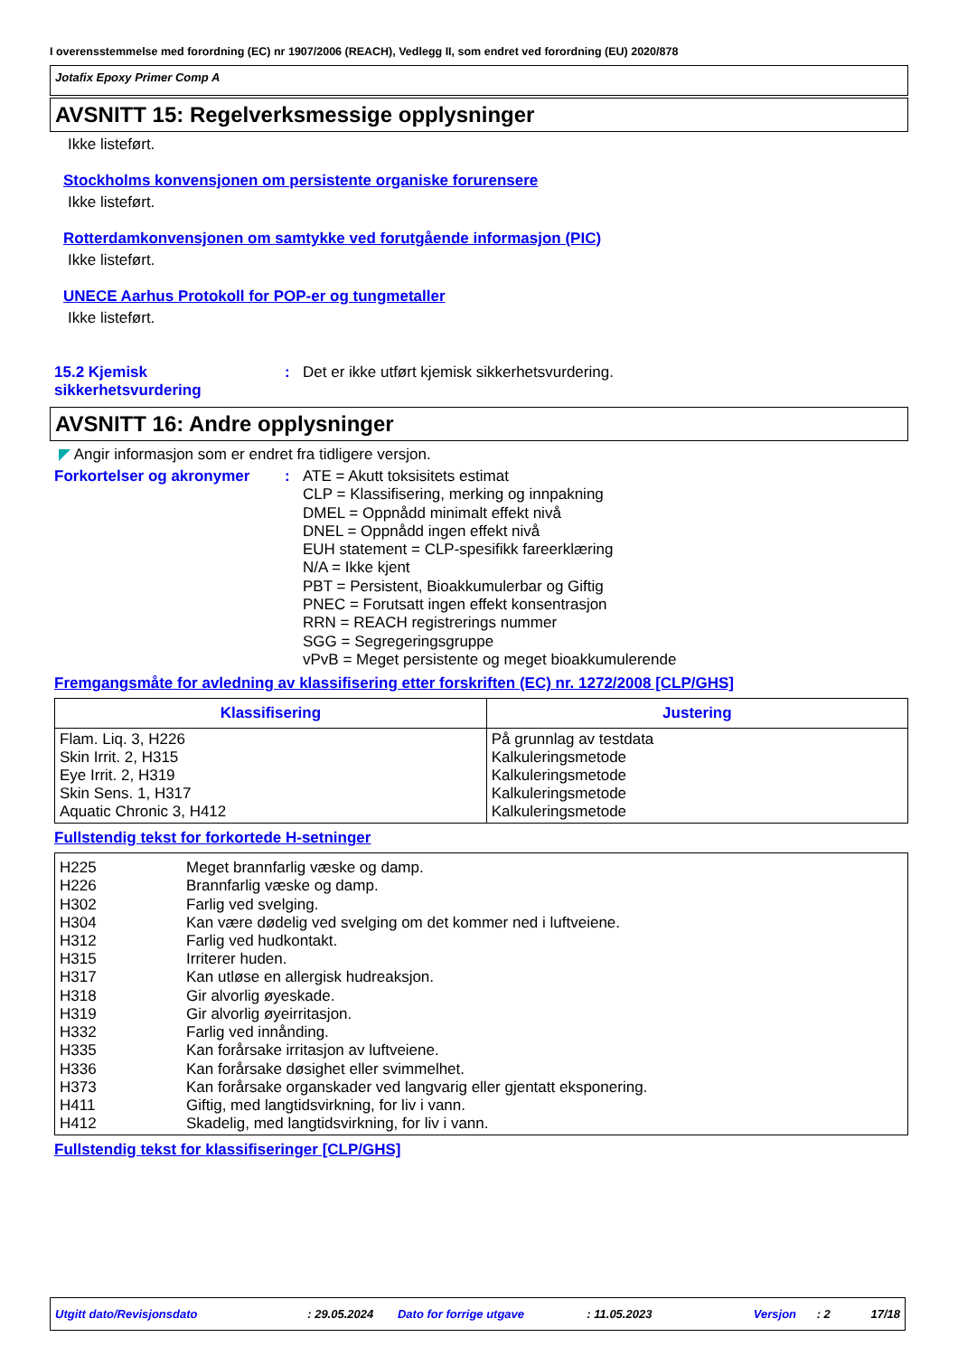I overensstemmelse med forordning (EC) nr 1907/2006 (REACH), Vedlegg II, som endret ved forordning (EU) 2020/878
Jotafix Epoxy Primer Comp A
AVSNITT 15: Regelverksmessige opplysninger
Ikke listeført.
Stockholms konvensjonen om persistente organiske forurensere
Ikke listeført.
Rotterdamkonvensjonen om samtykke ved forutgående informasjon (PIC)
Ikke listeført.
UNECE Aarhus Protokoll for POP-er og tungmetaller
Ikke listeført.
15.2 Kjemisk sikkerhetsvurdering
: Det er ikke utført kjemisk sikkerhetsvurdering.
AVSNITT 16: Andre opplysninger
◤ Angir informasjon som er endret fra tidligere versjon.
Forkortelser og akronymer : ATE = Akutt toksisitets estimat
CLP = Klassifisering, merking og innpakning
DMEL = Oppnådd minimalt effekt nivå
DNEL = Oppnådd ingen effekt nivå
EUH statement = CLP-spesifikk fareerklæring
N/A = Ikke kjent
PBT = Persistent, Bioakkumulerbar og Giftig
PNEC = Forutsatt ingen effekt konsentrasjon
RRN = REACH registrerings nummer
SGG = Segregeringsgruppe
vPvB = Meget persistente og meget bioakkumulerende
Fremgangsmåte for avledning av klassifisering etter forskriften (EC) nr. 1272/2008 [CLP/GHS]
| Klassifisering | Justering |
| --- | --- |
| Flam. Liq. 3, H226 Skin Irrit. 2, H315 Eye Irrit. 2, H319 Skin Sens. 1, H317 Aquatic Chronic 3, H412 | På grunnlag av testdata Kalkuleringsmetode Kalkuleringsmetode Kalkuleringsmetode Kalkuleringsmetode |
Fullstendig tekst for forkortede H-setninger
| H225 H226 H302 H304 H312 H315 H317 H318 H319 H332 H335 H336 H373 H411 H412 | Meget brannfarlig væske og damp. Brannfarlig væske og damp. Farlig ved svelging. Kan være dødelig ved svelging om det kommer ned i luftveiene. Farlig ved hudkontakt. Irriterer huden. Kan utløse en allergisk hudreaksjon. Gir alvorlig øyeskade. Gir alvorlig øyeirritasjon. Farlig ved innånding. Kan forårsake irritasjon av luftveiene. Kan forårsake døsighet eller svimmelhet. Kan forårsake organskader ved langvarig eller gjentatt eksponering. Giftig, med langtidsvirkning, for liv i vann. Skadelig, med langtidsvirkning, for liv i vann. |
Fullstendig tekst for klassifiseringer [CLP/GHS]
Utgitt dato/Revisjonsdato : 29.05.2024 Dato for forrige utgave : 11.05.2023 Versjon : 2 17/18